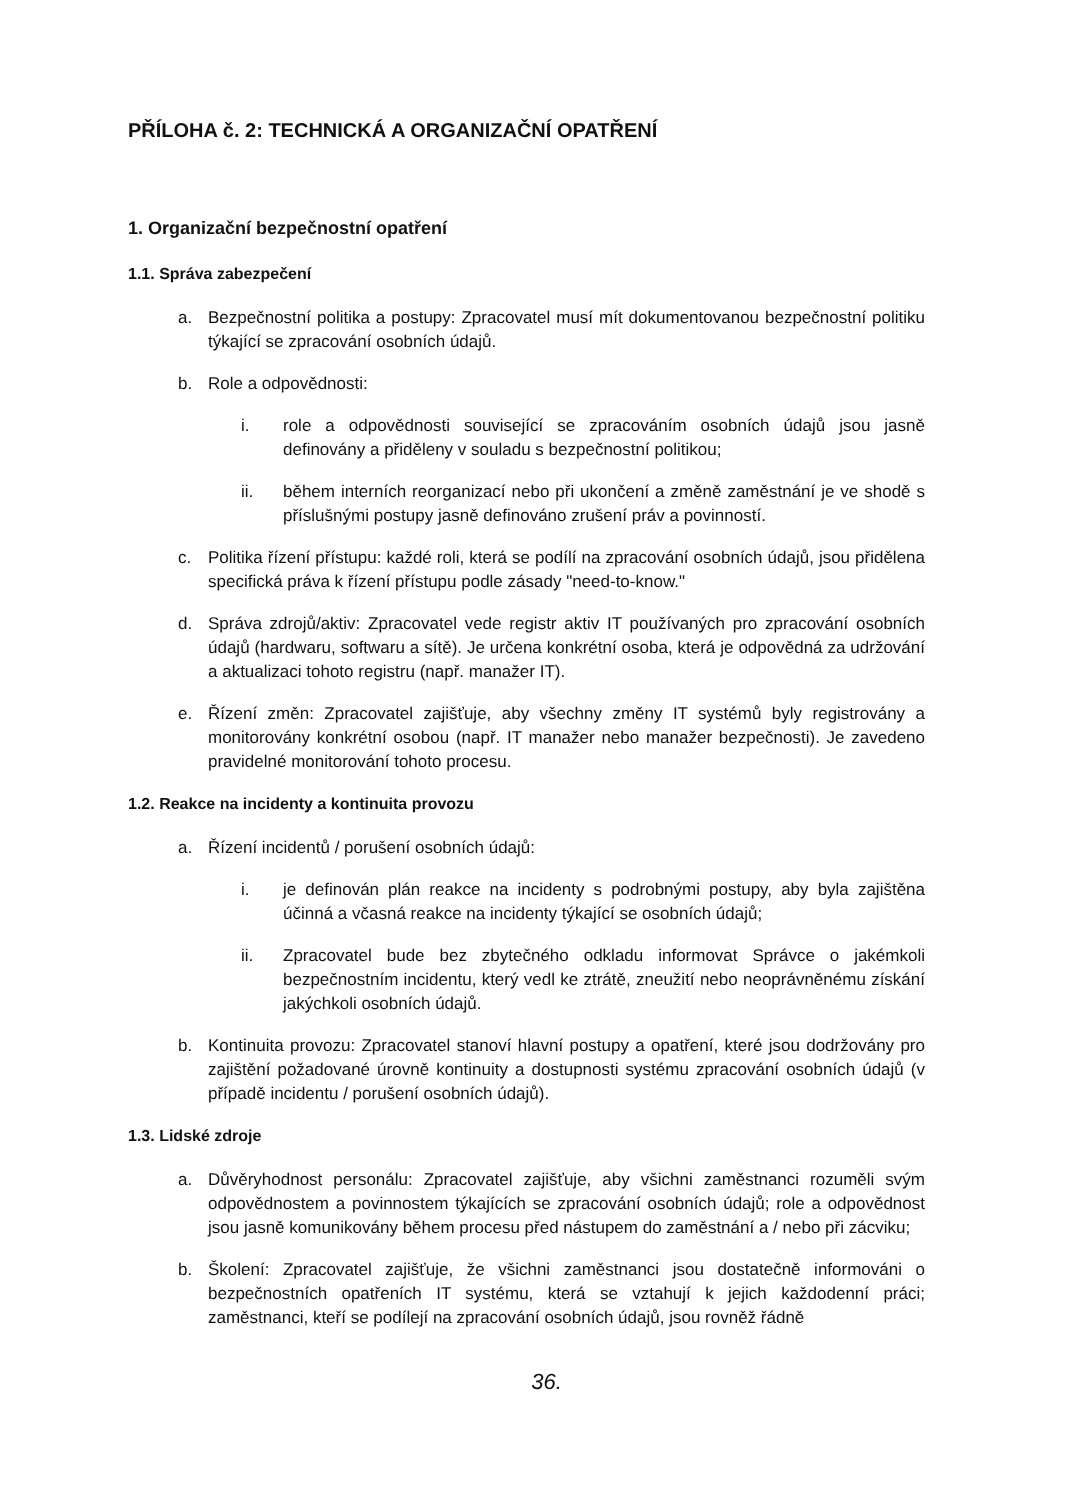PŘÍLOHA č. 2: TECHNICKÁ A ORGANIZAČNÍ OPATŘENÍ
1. Organizační bezpečnostní opatření
1.1. Správa zabezpečení
a. Bezpečnostní politika a postupy: Zpracovatel musí mít dokumentovanou bezpečnostní politiku týkající se zpracování osobních údajů.
b. Role a odpovědnosti:
i. role a odpovědnosti související se zpracováním osobních údajů jsou jasně definovány a přiděleny v souladu s bezpečnostní politikou;
ii. během interních reorganizací nebo při ukončení a změně zaměstnání je ve shodě s příslušnými postupy jasně definováno zrušení práv a povinností.
c. Politika řízení přístupu: každé roli, která se podílí na zpracování osobních údajů, jsou přidělena specifická práva k řízení přístupu podle zásady "need-to-know."
d. Správa zdrojů/aktiv: Zpracovatel vede registr aktiv IT používaných pro zpracování osobních údajů (hardwaru, softwaru a sítě). Je určena konkrétní osoba, která je odpovědná za udržování a aktualizaci tohoto registru (např. manažer IT).
e. Řízení změn: Zpracovatel zajišťuje, aby všechny změny IT systémů byly registrovány a monitorovány konkrétní osobou (např. IT manažer nebo manažer bezpečnosti). Je zavedeno pravidelné monitorování tohoto procesu.
1.2. Reakce na incidenty a kontinuita provozu
a. Řízení incidentů / porušení osobních údajů:
i. je definován plán reakce na incidenty s podrobnými postupy, aby byla zajištěna účinná a včasná reakce na incidenty týkající se osobních údajů;
ii. Zpracovatel bude bez zbytečného odkladu informovat Správce o jakémkoli bezpečnostním incidentu, který vedl ke ztrátě, zneužití nebo neoprávněnému získání jakýchkoli osobních údajů.
b. Kontinuita provozu: Zpracovatel stanoví hlavní postupy a opatření, které jsou dodržovány pro zajištění požadované úrovně kontinuity a dostupnosti systému zpracování osobních údajů (v případě incidentu / porušení osobních údajů).
1.3. Lidské zdroje
a. Důvěryhodnost personálu: Zpracovatel zajišťuje, aby všichni zaměstnanci rozuměli svým odpovědnostem a povinnostem týkajících se zpracování osobních údajů; role a odpovědnost jsou jasně komunikovány během procesu před nástupem do zaměstnání a / nebo při zácviku;
b. Školení: Zpracovatel zajišťuje, že všichni zaměstnanci jsou dostatečně informováni o bezpečnostních opatřeních IT systému, která se vztahují k jejich každodenní práci; zaměstnanci, kteří se podílejí na zpracování osobních údajů, jsou rovněž řádně
36.